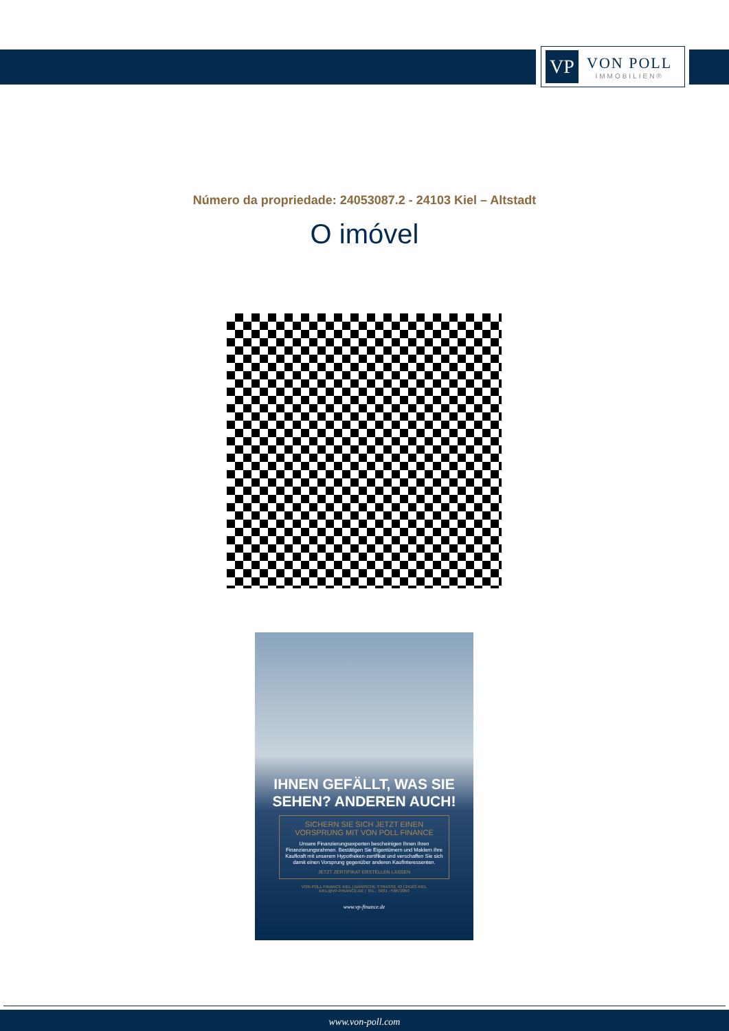VP
VON POLL
IMMOBILIEN®
Número da propriedade: 24053087.2 - 24103 Kiel – Altstadt
O imóvel
IHNEN GEFÄLLT, WAS SIE SEHEN? ANDEREN AUCH!
SICHERN SIE SICH JETZT EINEN VORSPRUNG MIT VON POLL FINANCE
Unsere Finanzierungsexperten bescheinigen Ihnen Ihren Finanzierungsrahmen. Bestätigen Sie Eigentümern und Maklern Ihre Kaufkraft mit unserem Hypotheken-zertifikat und verschaffen Sie sich damit einen Vorsprung gegenüber anderen Kaufinteressenten.
JETZT ZERTIFIKAT ERSTELLEN LASSEN
VON POLL FINANCE KIEL | DÄNISCHE STRASSE 40 | 24103 KIEL
KIEL@VP-FINANCE.DE | TEL.: 0431 - 59672050
www.vp-finance.de
www.von-poll.com